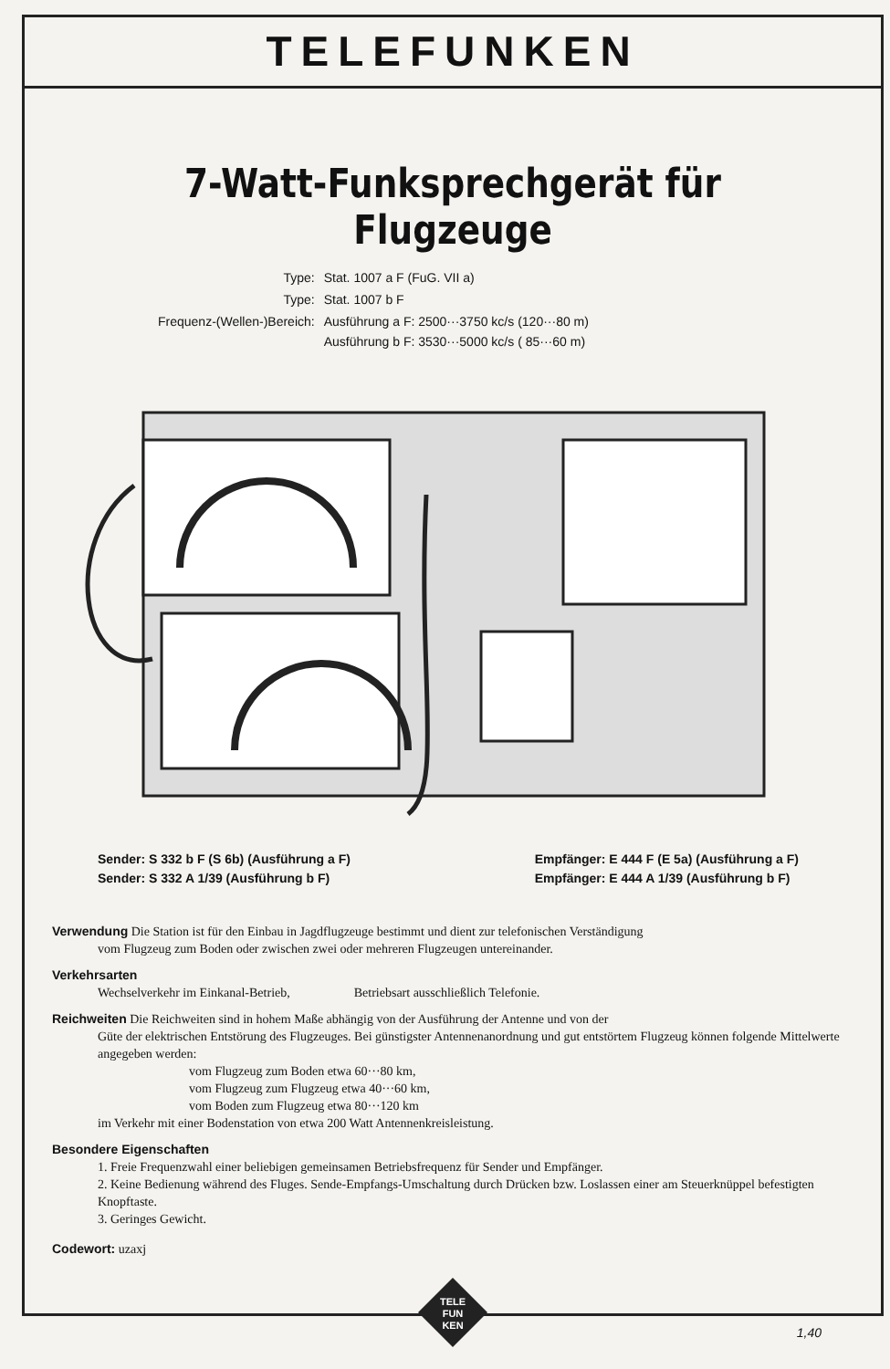TELEFUNKEN
7-Watt-Funksprechgerät für Flugzeuge
| Type: | Stat. 1007 a F (FuG. VII a) |
| Type: | Stat. 1007 b F |
| Frequenz-(Wellen-)Bereich: | Ausführung a F: 2500···3750 kc/s (120···80 m) Ausführung b F: 3530···5000 kc/s ( 85···60 m) |
Sender: S 332 b F (S 6b) (Ausführung a F)
Sender: S 332 A 1/39 (Ausführung b F)
Empfänger: E 444 F (E 5a) (Ausführung a F)
Empfänger: E 444 A 1/39 (Ausführung b F)
Verwendung Die Station ist für den Einbau in Jagdflugzeuge bestimmt und dient zur telefonischen Verständigung
vom Flugzeug zum Boden oder zwischen zwei oder mehreren Flugzeugen untereinander.
Verkehrsarten
Wechselverkehr im Einkanal-Betrieb, Betriebsart ausschließlich Telefonie.
Reichweiten Die Reichweiten sind in hohem Maße abhängig von der Ausführung der Antenne und von der
Güte der elektrischen Entstörung des Flugzeuges. Bei günstigster Antennenanordnung und gut entstörtem Flugzeug können folgende Mittelwerte angegeben werden:
vom Flugzeug zum Boden etwa 60···80 km,
vom Flugzeug zum Flugzeug etwa 40···60 km,
vom Boden zum Flugzeug etwa 80···120 km
im Verkehr mit einer Bodenstation von etwa 200 Watt Antennenkreisleistung.
Besondere Eigenschaften
1. Freie Frequenzwahl einer beliebigen gemeinsamen Betriebsfrequenz für Sender und Empfänger.
2. Keine Bedienung während des Fluges. Sende-Empfangs-Umschaltung durch Drücken bzw. Loslassen einer am Steuerknüppel befestigten Knopftaste.
3. Geringes Gewicht.
Codewort: uzaxj
TELE
FUN
KEN
1,40